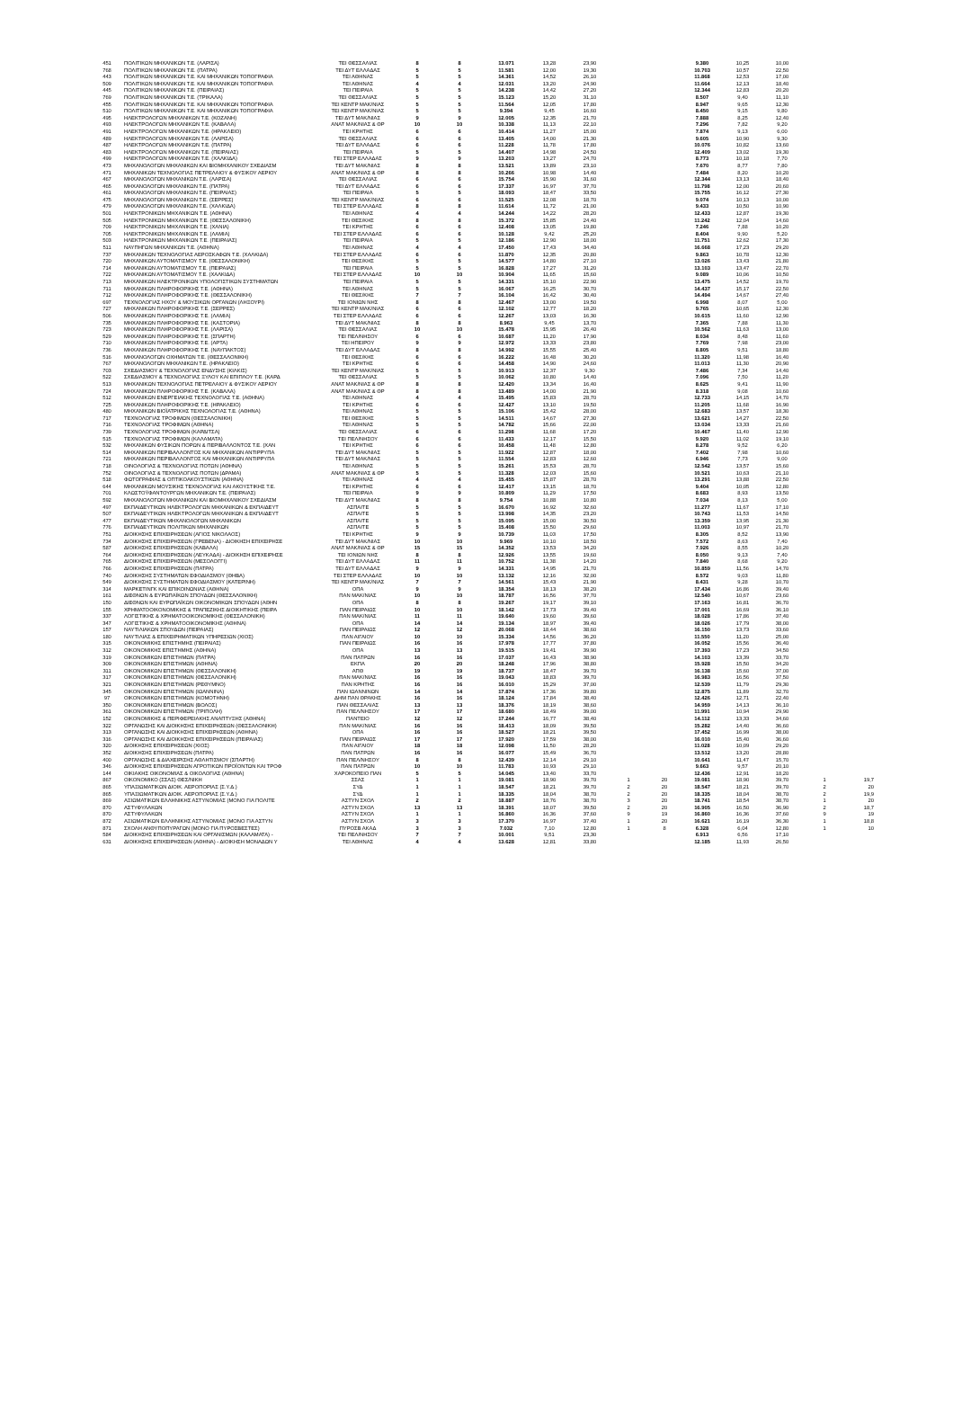| 451 | ΠΟΛΙΤΙΚΩΝ ΜΗΧΑΝΙΚΩΝ Τ.Ε. (ΛΑΡΙΣΑ) | ΤΕΙ ΘΕΣΣΑΛΙΑΣ | 8 | 8 | 13.071 | 13,28 | 23,90 | | | 9.380 | 10,25 | 10,00 | | |
| 768 | ΠΟΛΙΤΙΚΩΝ ΜΗΧΑΝΙΚΩΝ Τ.Ε. (ΠΑΤΡΑ) | ΤΕΙ ΔΥΤ ΕΛΛΑΔΑΣ | 5 | 5 | 11.581 | 12,00 | 19,30 | | | 10.703 | 10,57 | 22,50 | | |
| 443 | ΠΟΛΙΤΙΚΩΝ ΜΗΧΑΝΙΚΩΝ Τ.Ε. ΚΑΙ ΜΗΧΑΝΙΚΩΝ ΤΟΠΟΓΡΑΦΙΑ | ΤΕΙ ΑΘΗΝΑΣ | 5 | 5 | 14.361 | 14,52 | 26,10 | | | 11.868 | 12,53 | 17,00 | | |
| 509 | ΠΟΛΙΤΙΚΩΝ ΜΗΧΑΝΙΚΩΝ Τ.Ε. ΚΑΙ ΜΗΧΑΝΙΚΩΝ ΤΟΠΟΓΡΑΦΙΑ | ΤΕΙ ΑΘΗΝΑΣ | 4 | 4 | 12.031 | 13,20 | 24,90 | | | 11.664 | 12,13 | 18,40 | | |
| 445 | ΠΟΛΙΤΙΚΩΝ ΜΗΧΑΝΙΚΩΝ Τ.Ε. (ΠΕΙΡΑΙΑΣ) | ΤΕΙ ΠΕΙΡΑΙΑ | 5 | 5 | 14.238 | 14,42 | 27,20 | | | 12.344 | 12,83 | 20,20 | | |
| 769 | ΠΟΛΙΤΙΚΩΝ ΜΗΧΑΝΙΚΩΝ Τ.Ε. (ΤΡΙΚΑΛΑ) | ΤΕΙ ΘΕΣΣΑΛΙΑΣ | 5 | 5 | 15.123 | 15,20 | 31,10 | | | 8.507 | 9,40 | 11,10 | | |
| 455 | ΠΟΛΙΤΙΚΩΝ ΜΗΧΑΝΙΚΩΝ Τ.Ε. ΚΑΙ ΜΗΧΑΝΙΚΩΝ ΤΟΠΟΓΡΑΦΙΑ | ΤΕΙ ΚΕΝΤΡ ΜΑΚ/ΝΙΑΣ | 5 | 5 | 11.564 | 12,05 | 17,80 | | | 8.947 | 9,65 | 12,30 | | |
| 510 | ΠΟΛΙΤΙΚΩΝ ΜΗΧΑΝΙΚΩΝ Τ.Ε. ΚΑΙ ΜΗΧΑΝΙΚΩΝ ΤΟΠΟΓΡΑΦΙΑ | ΤΕΙ ΚΕΝΤΡ ΜΑΚ/ΝΙΑΣ | 5 | 5 | 9.394 | 9,45 | 16,60 | | | 8.450 | 9,15 | 9,80 | | |
| 495 | ΗΛΕΚΤΡΟΛΟΓΩΝ ΜΗΧΑΝΙΚΩΝ Τ.Ε. (ΚΟΖΑΝΗ) | ΤΕΙ ΔΥΤ ΜΑΚ/ΝΙΑΣ | 9 | 9 | 12.005 | 12,35 | 21,70 | | | 7.888 | 8,25 | 12,40 | | |
| 493 | ΗΛΕΚΤΡΟΛΟΓΩΝ ΜΗΧΑΝΙΚΩΝ Τ.Ε. (ΚΑΒΑΛΑ) | ΑΝΑΤ ΜΑΚ/ΝΙΑΣ & ΘΡ | 10 | 10 | 10.338 | 11,13 | 22,10 | | | 7.296 | 7,82 | 9,20 | | |
| 491 | ΗΛΕΚΤΡΟΛΟΓΩΝ ΜΗΧΑΝΙΚΩΝ Τ.Ε. (ΗΡΑΚΛΕΙΟ) | ΤΕΙ ΚΡΗΤΗΣ | 6 | 6 | 10.414 | 11,27 | 15,00 | | | 7.874 | 9,13 | 6,00 | | |
| 489 | ΗΛΕΚΤΡΟΛΟΓΩΝ ΜΗΧΑΝΙΚΩΝ Τ.Ε. (ΛΑΡΙΣΑ) | ΤΕΙ ΘΕΣΣΑΛΙΑΣ | 6 | 6 | 13.405 | 14,00 | 21,30 | | | 9.605 | 10,90 | 9,30 | | |
| 487 | ΗΛΕΚΤΡΟΛΟΓΩΝ ΜΗΧΑΝΙΚΩΝ Τ.Ε. (ΠΑΤΡΑ) | ΤΕΙ ΔΥΤ ΕΛΛΑΔΑΣ | 6 | 6 | 11.228 | 11,78 | 17,80 | | | 10.076 | 10,82 | 13,60 | | |
| 483 | ΗΛΕΚΤΡΟΛΟΓΩΝ ΜΗΧΑΝΙΚΩΝ Τ.Ε. (ΠΕΙΡΑΙΑΣ) | ΤΕΙ ΠΕΙΡΑΙΑ | 5 | 5 | 14.407 | 14,98 | 24,50 | | | 12.409 | 13,02 | 19,30 | | |
| 499 | ΗΛΕΚΤΡΟΛΟΓΩΝ ΜΗΧΑΝΙΚΩΝ Τ.Ε. (ΧΑΛΚΙΔΑ) | ΤΕΙ ΣΤΕΡ ΕΛΛΑΔΑΣ | 9 | 9 | 13.203 | 13,27 | 24,70 | | | 8.773 | 10,18 | 7,70 | | |
| 473 | ΜΗΧΑΝΟΛΟΓΩΝ ΜΗΧΑΝΙΚΩΝ ΚΑΙ ΒΙΟΜΗΧΑΝΙΚΟΥ ΣΧΕΔΙΑΣΜ | ΤΕΙ ΔΥΤ ΜΑΚ/ΝΙΑΣ | 8 | 8 | 13.521 | 13,89 | 23,10 | | | 7.670 | 8,77 | 7,80 | | |
| 471 | ΜΗΧΑΝΙΚΩΝ ΤΕΧΝΟΛΟΓΙΑΣ ΠΕΤΡΕΛΑΙΟΥ & ΦΥΣΙΚΟΥ ΑΕΡΙΟΥ | ΑΝΑΤ ΜΑΚ/ΝΙΑΣ & ΘΡ | 8 | 8 | 10.266 | 10,98 | 14,40 | | | 7.484 | 8,20 | 10,20 | | |
| 467 | ΜΗΧΑΝΟΛΟΓΩΝ ΜΗΧΑΝΙΚΩΝ Τ.Ε. (ΛΑΡΙΣΑ) | ΤΕΙ ΘΕΣΣΑΛΙΑΣ | 6 | 6 | 15.754 | 15,90 | 31,60 | | | 12.344 | 13,13 | 18,40 | | |
| 465 | ΜΗΧΑΝΟΛΟΓΩΝ ΜΗΧΑΝΙΚΩΝ Τ.Ε. (ΠΑΤΡΑ) | ΤΕΙ ΔΥΤ ΕΛΛΑΔΑΣ | 6 | 6 | 17.337 | 16,97 | 37,70 | | | 11.798 | 12,00 | 20,60 | | |
| 461 | ΜΗΧΑΝΟΛΟΓΩΝ ΜΗΧΑΝΙΚΩΝ Τ.Ε. (ΠΕΙΡΑΙΑΣ) | ΤΕΙ ΠΕΙΡΑΙΑ | 5 | 5 | 18.093 | 18,47 | 33,50 | | | 15.755 | 16,12 | 27,30 | | |
| 475 | ΜΗΧΑΝΟΛΟΓΩΝ ΜΗΧΑΝΙΚΩΝ Τ.Ε. (ΣΕΡΡΕΣ) | ΤΕΙ ΚΕΝΤΡ ΜΑΚ/ΝΙΑΣ | 6 | 6 | 11.525 | 12,08 | 18,70 | | | 9.074 | 10,13 | 10,00 | | |
| 479 | ΜΗΧΑΝΟΛΟΓΩΝ ΜΗΧΑΝΙΚΩΝ Τ.Ε. (ΧΑΛΚΙΔΑ) | ΤΕΙ ΣΤΕΡ ΕΛΛΑΔΑΣ | 8 | 8 | 11.614 | 11,72 | 21,00 | | | 9.433 | 10,50 | 10,90 | | |
| 501 | ΗΛΕΚΤΡΟΝΙΚΩΝ ΜΗΧΑΝΙΚΩΝ Τ.Ε. (ΑΘΗΝΑ) | ΤΕΙ ΑΘΗΝΑΣ | 4 | 4 | 14.244 | 14,22 | 28,20 | | | 12.433 | 12,87 | 19,30 | | |
| 505 | ΗΛΕΚΤΡΟΝΙΚΩΝ ΜΗΧΑΝΙΚΩΝ Τ.Ε. (ΘΕΣΣΑΛΟΝΙΚΗ) | ΤΕΙ ΘΕΣ/ΚΗΣ | 8 | 8 | 15.372 | 15,85 | 24,40 | | | 11.242 | 12,04 | 14,60 | | |
| 709 | ΗΛΕΚΤΡΟΝΙΚΩΝ ΜΗΧΑΝΙΚΩΝ Τ.Ε. (ΧΑΝΙΑ) | ΤΕΙ ΚΡΗΤΗΣ | 6 | 6 | 12.408 | 13,05 | 19,80 | | | 7.246 | 7,88 | 10,20 | | |
| 705 | ΗΛΕΚΤΡΟΝΙΚΩΝ ΜΗΧΑΝΙΚΩΝ Τ.Ε. (ΛΑΜΙΑ) | ΤΕΙ ΣΤΕΡ ΕΛΛΑΔΑΣ | 6 | 6 | 10.128 | 9,42 | 25,20 | | | 8.404 | 9,90 | 5,20 | | |
| 503 | ΗΛΕΚΤΡΟΝΙΚΩΝ ΜΗΧΑΝΙΚΩΝ Τ.Ε. (ΠΕΙΡΑΙΑΣ) | ΤΕΙ ΠΕΙΡΑΙΑ | 5 | 5 | 12.186 | 12,90 | 18,00 | | | 11.751 | 12,62 | 17,30 | | |
| 511 | ΝΑΥΠΗΓΩΝ ΜΗΧΑΝΙΚΩΝ Τ.Ε. (ΑΘΗΝΑ) | ΤΕΙ ΑΘΗΝΑΣ | 4 | 4 | 17.450 | 17,43 | 34,40 | | | 16.668 | 17,23 | 29,20 | | |
| 737 | ΜΗΧΑΝΙΚΩΝ ΤΕΧΝΟΛΟΓΙΑΣ ΑΕΡΟΣΚΑΦΩΝ Τ.Ε. (ΧΑΛΚΙΔΑ) | ΤΕΙ ΣΤΕΡ ΕΛΛΑΔΑΣ | 6 | 6 | 11.870 | 12,35 | 20,80 | | | 9.863 | 10,78 | 12,30 | | |
| 720 | ΜΗΧΑΝΙΚΩΝ ΑΥΤΟΜΑΤΙΣΜΟΥ Τ.Ε. (ΘΕΣΣΑΛΟΝΙΚΗ) | ΤΕΙ ΘΕΣ/ΚΗΣ | 5 | 5 | 14.577 | 14,80 | 27,10 | | | 13.026 | 13,43 | 21,80 | | |
| 714 | ΜΗΧΑΝΙΚΩΝ ΑΥΤΟΜΑΤΙΣΜΟΥ Τ.Ε. (ΠΕΙΡΑΙΑΣ) | ΤΕΙ ΠΕΙΡΑΙΑ | 5 | 5 | 16.828 | 17,27 | 31,20 | | | 13.103 | 13,47 | 22,70 | | |
| 722 | ΜΗΧΑΝΙΚΩΝ ΑΥΤΟΜΑΤΙΣΜΟΥ Τ.Ε. (ΧΑΛΚΙΔΑ) | ΤΕΙ ΣΤΕΡ ΕΛΛΑΔΑΣ | 10 | 10 | 10.904 | 11,65 | 15,60 | | | 9.089 | 10,06 | 10,50 | | |
| 713 | ΜΗΧΑΝΙΚΩΝ ΗΛΕΚΤΡΟΝΙΚΩΝ ΥΠΟΛΟΓΙΣΤΙΚΩΝ ΣΥΣΤΗΜΑΤΩΝ | ΤΕΙ ΠΕΙΡΑΙΑ | 5 | 5 | 14.331 | 15,10 | 22,90 | | | 13.475 | 14,52 | 19,70 | | |
| 711 | ΜΗΧΑΝΙΚΩΝ ΠΛΗΡΟΦΟΡΙΚΗΣ Τ.Ε. (ΑΘΗΝΑ) | ΤΕΙ ΑΘΗΝΑΣ | 5 | 5 | 16.067 | 16,25 | 30,70 | | | 14.437 | 15,17 | 22,50 | | |
| 712 | ΜΗΧΑΝΙΚΩΝ ΠΛΗΡΟΦΟΡΙΚΗΣ Τ.Ε. (ΘΕΣΣΑΛΟΝΙΚΗ) | ΤΕΙ ΘΕΣ/ΚΗΣ | 7 | 7 | 16.104 | 16,42 | 30,40 | | | 14.494 | 14,67 | 27,40 | | |
| 697 | ΤΕΧΝΟΛΟΓΙΑΣ ΗΧΟΥ & ΜΟΥΣΙΚΩΝ ΟΡΓΑΝΩΝ (ΛΗΞΟΥΡΙ) | ΤΕΙ ΙΟΝΙΩΝ ΝΗΣ | 8 | 8 | 12.467 | 13,00 | 19,50 | | | 6.998 | 8,07 | 5,00 | | |
| 727 | ΜΗΧΑΝΙΚΩΝ ΠΛΗΡΟΦΟΡΙΚΗΣ Τ.Ε. (ΣΕΡΡΕΣ) | ΤΕΙ ΚΕΝΤΡ ΜΑΚ/ΝΙΑΣ | 6 | 6 | 12.102 | 12,77 | 18,20 | | | 9.765 | 10,65 | 12,30 | | |
| 506 | ΜΗΧΑΝΙΚΩΝ ΠΛΗΡΟΦΟΡΙΚΗΣ Τ.Ε. (ΛΑΜΙΑ) | ΤΕΙ ΣΤΕΡ ΕΛΛΑΔΑΣ | 6 | 6 | 12.267 | 13,03 | 16,30 | | | 10.615 | 11,60 | 12,90 | | |
| 735 | ΜΗΧΑΝΙΚΩΝ ΠΛΗΡΟΦΟΡΙΚΗΣ Τ.Ε. (ΚΑΣΤΟΡΙΑ) | ΤΕΙ ΔΥΤ ΜΑΚ/ΝΙΑΣ | 8 | 8 | 8.963 | 9,45 | 13,70 | | | 7.365 | 7,88 | 11,30 | | |
| 723 | ΜΗΧΑΝΙΚΩΝ ΠΛΗΡΟΦΟΡΙΚΗΣ Τ.Ε. (ΛΑΡΙΣΑ) | ΤΕΙ ΘΕΣΣΑΛΙΑΣ | 10 | 10 | 15.478 | 15,95 | 26,40 | | | 10.562 | 11,63 | 13,00 | | |
| 529 | ΜΗΧΑΝΙΚΩΝ ΠΛΗΡΟΦΟΡΙΚΗΣ Τ.Ε. (ΣΠΑΡΤΗ) | ΤΕΙ ΠΕΛ/ΝΗΣΟΥ | 6 | 6 | 10.687 | 11,20 | 17,90 | | | 8.034 | 8,48 | 11,60 | | |
| 710 | ΜΗΧΑΝΙΚΩΝ ΠΛΗΡΟΦΟΡΙΚΗΣ Τ.Ε. (ΑΡΤΑ) | ΤΕΙ ΗΠΕΙΡΟΥ | 9 | 9 | 12.972 | 13,33 | 23,80 | | | 7.769 | 7,98 | 23,00 | | |
| 736 | ΜΗΧΑΝΙΚΩΝ ΠΛΗΡΟΦΟΡΙΚΗΣ Τ.Ε. (ΝΑΥΠΑΚΤΟΣ) | ΤΕΙ ΔΥΤ ΕΛΛΑΔΑΣ | 8 | 8 | 14.992 | 15,55 | 25,40 | | | 8.805 | 9,51 | 18,80 | | |
| 516 | ΜΗΧΑΝΟΛΟΓΩΝ ΟΧΗΜΑΤΩΝ Τ.Ε. (ΘΕΣΣΑΛΟΝΙΚΗ) | ΤΕΙ ΘΕΣ/ΚΗΣ | 6 | 6 | 16.222 | 16,48 | 30,20 | | | 11.320 | 11,98 | 16,40 | | |
| 767 | ΜΗΧΑΝΟΛΟΓΩΝ ΜΗΧΑΝΙΚΩΝ Τ.Ε. (ΗΡΑΚΛΕΙΟ) | ΤΕΙ ΚΡΗΤΗΣ | 6 | 6 | 14.458 | 14,90 | 24,60 | | | 11.013 | 11,30 | 20,90 | | |
| 703 | ΣΧΕΔΙΑΣΜΟΥ & ΤΕΧΝΟΛΟΓΙΑΣ ΕΝΔΥΣΗΣ (ΚΙΛΚΙΣ) | ΤΕΙ ΚΕΝΤΡ ΜΑΚ/ΝΙΑΣ | 5 | 5 | 10.913 | 12,37 | 9,30 | | | 7.486 | 7,34 | 14,40 | | |
| 522 | ΣΧΕΔΙΑΣΜΟΥ & ΤΕΧΝΟΛΟΓΙΑΣ ΞΥΛΟΥ ΚΑΙ ΕΠΙΠΛΟΥ Τ.Ε. (ΚΑΡΔ | ΤΕΙ ΘΕΣΣΑΛΙΑΣ | 5 | 5 | 10.062 | 10,80 | 14,40 | | | 7.096 | 7,50 | 11,20 | | |
| 513 | ΜΗΧΑΝΙΚΩΝ ΤΕΧΝΟΛΟΓΙΑΣ ΠΕΤΡΕΛΑΙΟΥ & ΦΥΣΙΚΟΥ ΑΕΡΙΟΥ | ΑΝΑΤ ΜΑΚ/ΝΙΑΣ & ΘΡ | 8 | 8 | 12.420 | 13,34 | 16,40 | | | 8.625 | 9,41 | 11,90 | | |
| 724 | ΜΗΧΑΝΙΚΩΝ ΠΛΗΡΟΦΟΡΙΚΗΣ Τ.Ε. (ΚΑΒΑΛΑ) | ΑΝΑΤ ΜΑΚ/ΝΙΑΣ & ΘΡ | 8 | 8 | 13.489 | 14,00 | 21,90 | | | 8.318 | 9,08 | 10,60 | | |
| 512 | ΜΗΧΑΝΙΚΩΝ ΕΝΕΡΓΕΙΑΚΗΣ ΤΕΧΝΟΛΟΓΙΑΣ Τ.Ε. (ΑΘΗΝΑ) | ΤΕΙ ΑΘΗΝΑΣ | 4 | 4 | 15.495 | 15,83 | 28,70 | | | 12.733 | 14,15 | 14,70 | | |
| 725 | ΜΗΧΑΝΙΚΩΝ ΠΛΗΡΟΦΟΡΙΚΗΣ Τ.Ε. (ΗΡΑΚΛΕΙΟ) | ΤΕΙ ΚΡΗΤΗΣ | 6 | 6 | 12.427 | 13,10 | 19,50 | | | 11.205 | 11,68 | 16,90 | | |
| 480 | ΜΗΧΑΝΙΚΩΝ ΒΙΟΪΑΤΡΙΚΗΣ ΤΕΧΝΟΛΟΓΙΑΣ Τ.Ε. (ΑΘΗΝΑ) | ΤΕΙ ΑΘΗΝΑΣ | 5 | 5 | 15.106 | 15,42 | 28,00 | | | 12.683 | 13,57 | 18,30 | | |
| 717 | ΤΕΧΝΟΛΟΓΙΑΣ ΤΡΟΦΙΜΩΝ (ΘΕΣΣΑΛΟΝΙΚΗ) | ΤΕΙ ΘΕΣ/ΚΗΣ | 5 | 5 | 14.511 | 14,67 | 27,30 | | | 13.621 | 14,27 | 22,50 | | |
| 716 | ΤΕΧΝΟΛΟΓΙΑΣ ΤΡΟΦΙΜΩΝ (ΑΘΗΝΑ) | ΤΕΙ ΑΘΗΝΑΣ | 5 | 5 | 14.782 | 15,66 | 22,00 | | | 13.034 | 13,33 | 21,60 | | |
| 739 | ΤΕΧΝΟΛΟΓΙΑΣ ΤΡΟΦΙΜΩΝ (ΚΑΡΔΙΤΣΑ) | ΤΕΙ ΘΕΣΣΑΛΙΑΣ | 6 | 6 | 11.298 | 11,68 | 17,20 | | | 10.467 | 11,40 | 12,90 | | |
| 515 | ΤΕΧΝΟΛΟΓΙΑΣ ΤΡΟΦΙΜΩΝ (ΚΑΛΑΜΑΤΑ) | ΤΕΙ ΠΕΛ/ΝΗΣΟΥ | 6 | 6 | 11.433 | 12,17 | 15,50 | | | 9.920 | 11,02 | 19,10 | | |
| 532 | ΜΗΧΑΝΙΚΩΝ ΦΥΣΙΚΩΝ ΠΟΡΩΝ & ΠΕΡΙΒΑΛΛΟΝΤΟΣ Τ.Ε. (ΧΑΝ | ΤΕΙ ΚΡΗΤΗΣ | 6 | 6 | 10.458 | 11,48 | 12,80 | | | 8.278 | 9,52 | 6,20 | | |
| 514 | ΜΗΧΑΝΙΚΩΝ ΠΕΡΙΒΑΛΛΟΝΤΟΣ ΚΑΙ ΜΗΧΑΝΙΚΩΝ ΑΝΤΙΡΡΥΠΑ | ΤΕΙ ΔΥΤ ΜΑΚ/ΝΙΑΣ | 5 | 5 | 11.922 | 12,87 | 18,00 | | | 7.402 | 7,98 | 10,60 | | |
| 721 | ΜΗΧΑΝΙΚΩΝ ΠΕΡΙΒΑΛΛΟΝΤΟΣ ΚΑΙ ΜΗΧΑΝΙΚΩΝ ΑΝΤΙΡΡΥΠΑ | ΤΕΙ ΔΥΤ ΜΑΚ/ΝΙΑΣ | 5 | 5 | 11.554 | 12,83 | 12,60 | | | 6.946 | 7,73 | 9,00 | | |
| 718 | ΟΙΝΟΛΟΓΙΑΣ & ΤΕΧΝΟΛΟΓΙΑΣ ΠΟΤΩΝ (ΑΘΗΝΑ) | ΤΕΙ ΑΘΗΝΑΣ | 5 | 5 | 15.261 | 15,53 | 28,70 | | | 12.542 | 13,57 | 15,60 | | |
| 752 | ΟΙΝΟΛΟΓΙΑΣ & ΤΕΧΝΟΛΟΓΙΑΣ ΠΟΤΩΝ (ΔΡΑΜΑ) | ΑΝΑΤ ΜΑΚ/ΝΙΑΣ & ΘΡ | 5 | 5 | 11.328 | 12,03 | 15,60 | | | 10.521 | 10,63 | 21,10 | | |
| 518 | ΦΩΤΟΓΡΑΦΙΑΣ & ΟΠΤΙΚΟΑΚΟΥΣΤΙΚΩΝ (ΑΘΗΝΑ) | ΤΕΙ ΑΘΗΝΑΣ | 4 | 4 | 15.455 | 15,87 | 28,70 | | | 13.291 | 13,88 | 22,50 | | |
| 644 | ΜΗΧΑΝΙΚΩΝ ΜΟΥΣΙΚΗΣ ΤΕΧΝΟΛΟΓΙΑΣ ΚΑΙ ΑΚΟΥΣΤΙΚΗΣ Τ.Ε. | ΤΕΙ ΚΡΗΤΗΣ | 6 | 6 | 12.417 | 13,15 | 18,70 | | | 9.404 | 10,05 | 12,80 | | |
| 701 | ΚΛΩΣΤΟΫΦΑΝΤΟΥΡΓΩΝ ΜΗΧΑΝΙΚΩΝ Τ.Ε. (ΠΕΙΡΑΙΑΣ) | ΤΕΙ ΠΕΙΡΑΙΑ | 9 | 9 | 10.809 | 11,29 | 17,50 | | | 8.683 | 8,93 | 13,50 | | |
| 592 | ΜΗΧΑΝΟΛΟΓΩΝ ΜΗΧΑΝΙΚΩΝ ΚΑΙ ΒΙΟΜΗΧΑΝΙΚΟΥ ΣΧΕΔΙΑΣΜ | ΤΕΙ ΔΥΤ ΜΑΚ/ΝΙΑΣ | 8 | 8 | 9.754 | 10,88 | 10,80 | | | 7.034 | 8,13 | 5,00 | | |
| 497 | ΕΚΠΑΙΔΕΥΤΙΚΩΝ ΗΛΕΚΤΡΟΛΟΓΩΝ ΜΗΧΑΝΙΚΩΝ & ΕΚΠΑΙΔΕΥΤ | ΑΣΠΑΙΤΕ | 5 | 5 | 16.670 | 16,92 | 32,60 | | | 11.277 | 11,67 | 17,10 | | |
| 507 | ΕΚΠΑΙΔΕΥΤΙΚΩΝ ΗΛΕΚΤΡΟΛΟΓΩΝ ΜΗΧΑΝΙΚΩΝ & ΕΚΠΑΙΔΕΥΤ | ΑΣΠΑΙΤΕ | 5 | 5 | 13.998 | 14,35 | 23,20 | | | 10.743 | 11,53 | 14,50 | | |
| 477 | ΕΚΠΑΙΔΕΥΤΙΚΩΝ ΜΗΧΑΝΟΛΟΓΩΝ ΜΗΧΑΝΙΚΩΝ | ΑΣΠΑΙΤΕ | 5 | 5 | 15.095 | 15,00 | 30,50 | | | 13.359 | 13,95 | 21,30 | | |
| 776 | ΕΚΠΑΙΔΕΥΤΙΚΩΝ ΠΟΛΙΤΙΚΩΝ ΜΗΧΑΝΙΚΩΝ | ΑΣΠΑΙΤΕ | 5 | 5 | 15.408 | 15,50 | 29,60 | | | 11.003 | 10,97 | 21,70 | | |
| 751 | ΔΙΟΙΚΗΣΗΣ ΕΠΙΧΕΙΡΗΣΕΩΝ (ΑΓΙΟΣ ΝΙΚΟΛΑΟΣ) | ΤΕΙ ΚΡΗΤΗΣ | 9 | 9 | 10.739 | 11,03 | 17,50 | | | 8.305 | 8,52 | 13,90 | | |
| 734 | ΔΙΟΙΚΗΣΗΣ ΕΠΙΧΕΙΡΗΣΕΩΝ (ΓΡΕΒΕΝΑ) - ΔΙΟΙΚΗΣΗ ΕΠΙΧΕΙΡΗΣΕ | ΤΕΙ ΔΥΤ ΜΑΚ/ΝΙΑΣ | 10 | 10 | 9.969 | 10,10 | 18,50 | | | 7.572 | 8,63 | 7,40 | | |
| 587 | ΔΙΟΙΚΗΣΗΣ ΕΠΙΧΕΙΡΗΣΕΩΝ (ΚΑΒΑΛΑ) | ΑΝΑΤ ΜΑΚ/ΝΙΑΣ & ΘΡ | 15 | 15 | 14.352 | 13,53 | 34,20 | | | 7.926 | 8,55 | 10,20 | | |
| 764 | ΔΙΟΙΚΗΣΗΣ ΕΠΙΧΕΙΡΗΣΕΩΝ (ΛΕΥΚΑΔΑ) - ΔΙΟΙΚΗΣΗ ΕΠΙΧΕΙΡΗΣΕ | ΤΕΙ ΙΟΝΙΩΝ ΝΗΣ | 8 | 8 | 12.926 | 13,55 | 19,60 | | | 8.050 | 9,13 | 7,40 | | |
| 765 | ΔΙΟΙΚΗΣΗΣ ΕΠΙΧΕΙΡΗΣΕΩΝ (ΜΕΣΟΛΟΓΓΙ) | ΤΕΙ ΔΥΤ ΕΛΛΑΔΑΣ | 11 | 11 | 10.752 | 11,38 | 14,20 | | | 7.840 | 8,68 | 9,20 | | |
| 766 | ΔΙΟΙΚΗΣΗΣ ΕΠΙΧΕΙΡΗΣΕΩΝ (ΠΑΤΡΑ) | ΤΕΙ ΔΥΤ ΕΛΛΑΔΑΣ | 9 | 9 | 14.331 | 14,95 | 21,70 | | | 10.859 | 11,56 | 14,70 | | |
| 740 | ΔΙΟΙΚΗΣΗΣ ΣΥΣΤΗΜΑΤΩΝ ΕΦΟΔΙΑΣΜΟΥ (ΘΗΒΑ) | ΤΕΙ ΣΤΕΡ ΕΛΛΑΔΑΣ | 10 | 10 | 13.132 | 12,16 | 32,00 | | | 8.572 | 9,03 | 11,80 | | |
| 549 | ΔΙΟΙΚΗΣΗΣ ΣΥΣΤΗΜΑΤΩΝ ΕΦΟΔΙΑΣΜΟΥ (ΚΑΤΕΡΙΝΗ) | ΤΕΙ ΚΕΝΤΡ ΜΑΚ/ΝΙΑΣ | 7 | 7 | 14.561 | 15,43 | 21,90 | | | 8.431 | 9,28 | 10,70 | | |
| 314 | ΜΑΡΚΕΤΙΝΓΚ ΚΑΙ ΕΠΙΚΟΙΝΩΝΙΑΣ (ΑΘΗΝΑ) | ΟΠΑ | 9 | 9 | 18.354 | 18,13 | 38,20 | | | 17.434 | 16,86 | 39,40 | | |
| 161 | ΔΙΕΘΝΩΝ & ΕΥΡΩΠΑΪΚΩΝ ΣΠΟΥΔΩΝ (ΘΕΣΣΑΛΟΝΙΚΗ) | ΠΑΝ ΜΑΚ/ΝΙΑΣ | 10 | 10 | 18.787 | 16,56 | 37,70 | | | 12.540 | 10,67 | 23,60 | | |
| 150 | ΔΙΕΘΝΩΝ ΚΑΙ ΕΥΡΩΠΑΪΚΩΝ ΟΙΚΟΝΟΜΙΚΩΝ ΣΠΟΥΔΩΝ (ΑΘΗΝ | ΟΠΑ | 8 | 8 | 19.267 | 19,17 | 39,10 | | | 17.163 | 16,81 | 36,70 | | |
| 155 | ΧΡΗΜΑΤΟΟΙΚΟΝΟΜΙΚΗΣ & ΤΡΑΠΕΖΙΚΗΣ ΔΙΟΙΚΗΤΙΚΗΣ (ΠΕΙΡΑ | ΠΑΝ ΠΕΙΡΑΙΩΣ | 10 | 10 | 18.142 | 17,73 | 39,40 | | | 17.001 | 16,69 | 36,10 | | |
| 337 | ΛΟΓΙΣΤΙΚΗΣ & ΧΡΗΜΑΤΟΟΙΚΟΝΟΜΙΚΗΣ (ΘΕΣΣΑΛΟΝΙΚΗ) | ΠΑΝ ΜΑΚ/ΝΙΑΣ | 11 | 11 | 19.640 | 19,60 | 39,60 | | | 18.028 | 17,86 | 37,40 | | |
| 347 | ΛΟΓΙΣΤΙΚΗΣ & ΧΡΗΜΑΤΟΟΙΚΟΝΟΜΙΚΗΣ (ΑΘΗΝΑ) | ΟΠΑ | 14 | 14 | 19.134 | 18,97 | 39,40 | | | 18.026 | 17,79 | 38,00 | | |
| 157 | ΝΑΥΤΙΛΙΑΚΩΝ ΣΠΟΥΔΩΝ (ΠΕΙΡΑΙΑΣ) | ΠΑΝ ΠΕΙΡΑΙΩΣ | 12 | 12 | 20.068 | 18,44 | 38,60 | | | 16.150 | 13,73 | 33,60 | | |
| 180 | ΝΑΥΤΙΛΙΑΣ & ΕΠΙΧΕΙΡΗΜΑΤΙΚΩΝ ΥΠΗΡΕΣΙΩΝ (ΧΙΟΣ) | ΠΑΝ ΑΙΓΑΙΟΥ | 10 | 10 | 15.334 | 14,56 | 36,20 | | | 11.550 | 11,20 | 25,00 | | |
| 315 | ΟΙΚΟΝΟΜΙΚΗΣ ΕΠΙΣΤΗΜΗΣ (ΠΕΙΡΑΙΑΣ) | ΠΑΝ ΠΕΙΡΑΙΩΣ | 16 | 16 | 17.978 | 17,77 | 37,80 | | | 16.052 | 15,56 | 36,40 | | |
| 312 | ΟΙΚΟΝΟΜΙΚΗΣ ΕΠΙΣΤΗΜΗΣ (ΑΘΗΝΑ) | ΟΠΑ | 13 | 13 | 19.515 | 19,41 | 39,90 | | | 17.393 | 17,23 | 34,50 | | |
| 319 | ΟΙΚΟΝΟΜΙΚΩΝ ΕΠΙΣΤΗΜΩΝ (ΠΑΤΡΑ) | ΠΑΝ ΠΑΤΡΩΝ | 16 | 16 | 17.037 | 16,43 | 38,90 | | | 14.103 | 13,39 | 33,70 | | |
| 309 | ΟΙΚΟΝΟΜΙΚΩΝ ΕΠΙΣΤΗΜΩΝ (ΑΘΗΝΑ) | ΕΚΠΑ | 20 | 20 | 18.248 | 17,96 | 38,80 | | | 15.928 | 15,50 | 34,20 | | |
| 311 | ΟΙΚΟΝΟΜΙΚΩΝ ΕΠΙΣΤΗΜΩΝ (ΘΕΣΣΑΛΟΝΙΚΗ) | ΑΠΘ | 19 | 19 | 18.737 | 18,47 | 39,70 | | | 16.138 | 15,60 | 37,00 | | |
| 317 | ΟΙΚΟΝΟΜΙΚΩΝ ΕΠΙΣΤΗΜΩΝ (ΘΕΣΣΑΛΟΝΙΚΗ) | ΠΑΝ ΜΑΚ/ΝΙΑΣ | 16 | 16 | 19.043 | 18,83 | 39,70 | | | 16.983 | 16,56 | 37,50 | | |
| 321 | ΟΙΚΟΝΟΜΙΚΩΝ ΕΠΙΣΤΗΜΩΝ (ΡΕΘΥΜΝΟ) | ΠΑΝ ΚΡΗΤΗΣ | 16 | 16 | 16.010 | 15,29 | 37,00 | | | 12.539 | 11,79 | 29,30 | | |
| 345 | ΟΙΚΟΝΟΜΙΚΩΝ ΕΠΙΣΤΗΜΩΝ (ΙΩΑΝΝΙΝΑ) | ΠΑΝ ΙΩΑΝΝΙΝΩΝ | 14 | 14 | 17.874 | 17,36 | 39,80 | | | 12.875 | 11,89 | 32,70 | | |
| 97 | ΟΙΚΟΝΟΜΙΚΩΝ ΕΠΙΣΤΗΜΩΝ (ΚΟΜΟΤΗΝΗ) | ΔΗΜ ΠΑΝ ΘΡΑΚΗΣ | 16 | 16 | 18.124 | 17,84 | 38,40 | | | 12.426 | 12,71 | 22,40 | | |
| 350 | ΟΙΚΟΝΟΜΙΚΩΝ ΕΠΙΣΤΗΜΩΝ (ΒΟΛΟΣ) | ΠΑΝ ΘΕΣΣΑΛΙΑΣ | 13 | 13 | 18.376 | 18,19 | 38,60 | | | 14.959 | 14,13 | 36,10 | | |
| 361 | ΟΙΚΟΝΟΜΙΚΩΝ ΕΠΙΣΤΗΜΩΝ (ΤΡΙΠΟΛΗ) | ΠΑΝ ΠΕΛ/ΝΗΣΟΥ | 17 | 17 | 18.680 | 18,49 | 39,00 | | | 11.991 | 10,94 | 29,90 | | |
| 152 | ΟΙΚΟΝΟΜΙΚΗΣ & ΠΕΡΙΦΕΡΕΙΑΚΗΣ ΑΝΑΠΤΥΞΗΣ (ΑΘΗΝΑ) | ΠΑΝΤΕΙΟ | 12 | 12 | 17.244 | 16,77 | 38,40 | | | 14.112 | 13,33 | 34,60 | | |
| 322 | ΟΡΓΑΝΩΣΗΣ ΚΑΙ ΔΙΟΙΚΗΣΗΣ ΕΠΙΧΕΙΡΗΣΕΩΝ (ΘΕΣΣΑΛΟΝΙΚΗ) | ΠΑΝ ΜΑΚ/ΝΙΑΣ | 16 | 16 | 18.413 | 18,09 | 39,50 | | | 15.282 | 14,40 | 36,60 | | |
| 313 | ΟΡΓΑΝΩΣΗΣ ΚΑΙ ΔΙΟΙΚΗΣΗΣ ΕΠΙΧΕΙΡΗΣΕΩΝ (ΑΘΗΝΑ) | ΟΠΑ | 16 | 16 | 18.527 | 18,21 | 39,50 | | | 17.452 | 16,99 | 38,00 | | |
| 316 | ΟΡΓΑΝΩΣΗΣ ΚΑΙ ΔΙΟΙΚΗΣΗΣ ΕΠΙΧΕΙΡΗΣΕΩΝ (ΠΕΙΡΑΙΑΣ) | ΠΑΝ ΠΕΙΡΑΙΩΣ | 17 | 17 | 17.920 | 17,59 | 38,00 | | | 16.010 | 15,40 | 36,60 | | |
| 320 | ΔΙΟΙΚΗΣΗΣ ΕΠΙΧΕΙΡΗΣΕΩΝ (ΧΙΟΣ) | ΠΑΝ ΑΙΓΑΙΟΥ | 18 | 18 | 12.098 | 11,50 | 28,20 | | | 11.028 | 10,09 | 29,20 | | |
| 352 | ΔΙΟΙΚΗΣΗΣ ΕΠΙΧΕΙΡΗΣΕΩΝ (ΠΑΤΡΑ) | ΠΑΝ ΠΑΤΡΩΝ | 16 | 16 | 16.077 | 15,49 | 36,70 | | | 13.512 | 13,20 | 28,80 | | |
| 400 | ΟΡΓΑΝΩΣΗΣ & ΔΙΑΧΕΙΡΙΣΗΣ ΑΘΛΗΤΙΣΜΟΥ (ΣΠΑΡΤΗ) | ΠΑΝ ΠΕΛ/ΝΗΣΟΥ | 8 | 8 | 12.439 | 12,14 | 29,10 | | | 10.641 | 11,47 | 15,70 | | |
| 346 | ΔΙΟΙΚΗΣΗΣ ΕΠΙΧΕΙΡΗΣΕΩΝ ΑΓΡΟΤΙΚΩΝ ΠΡΟΪΟΝΤΩΝ ΚΑΙ ΤΡΟΦ | ΠΑΝ ΠΑΤΡΩΝ | 10 | 10 | 11.783 | 10,93 | 29,10 | | | 9.663 | 9,57 | 20,10 | | |
| 144 | ΟΙΚΙΑΚΗΣ ΟΙΚΟΝΟΜΙΑΣ & ΟΙΚΟΛΟΓΙΑΣ (ΑΘΗΝΑ) | ΧΑΡΟΚΟΠΕΙΟ ΠΑΝ | 5 | 5 | 14.045 | 13,40 | 33,70 | | | 12.436 | 12,91 | 18,20 | | |
| 867 | ΟΙΚΟΝΟΜΙΚΟ (ΣΣΑΣ) ΘΕΣ/ΝΙΚΗ | ΣΣΑΣ | 1 | 1 | 19.081 | 18,90 | 39,70 | 1 | 20 | 19.081 | 18,90 | 39,70 | 1 | 19,7 |
| 865 | ΥΠΑΞΙΩΜΑΤΙΚΩΝ ΔΙΟΙΚ. ΑΕΡΟΠΟΡΙΑΣ (Σ.Υ.Δ.) | ΣΥΔ | 1 | 1 | 18.547 | 18,21 | 39,70 | 2 | 20 | 18.547 | 18,21 | 39,70 | 2 | 20 |
| 865 | ΥΠΑΞΙΩΜΑΤΙΚΩΝ ΔΙΟΙΚ. ΑΕΡΟΠΟΡΙΑΣ (Σ.Υ.Δ.) | ΣΥΔ | 1 | 1 | 18.335 | 18,04 | 38,70 | 2 | 20 | 18.335 | 18,04 | 38,70 | 2 | 19,9 |
| 869 | ΑΞΙΩΜΑΤΙΚΩΝ ΕΛΛΗΝΙΚΗΣ ΑΣΤΥΝΟΜΙΑΣ (ΜΟΝΟ ΓΙΑ ΠΟΛΙΤΕ | ΑΣΤΥΝ ΣΧΟΛ | 2 | 2 | 18.887 | 18,76 | 38,70 | 3 | 20 | 18.741 | 18,54 | 38,70 | 1 | 20 |
| 870 | ΑΣΤΥΦΥΛΑΚΩΝ | ΑΣΤΥΝ ΣΧΟΛ | 13 | 13 | 18.391 | 18,07 | 39,50 | 2 | 20 | 16.905 | 16,50 | 36,90 | 2 | 18,7 |
| 870 | ΑΣΤΥΦΥΛΑΚΩΝ | ΑΣΤΥΝ ΣΧΟΛ | 1 | 1 | 16.860 | 16,36 | 37,60 | 9 | 19 | 16.860 | 16,36 | 37,60 | 9 | 19 |
| 872 | ΑΞΙΩΜΑΤΙΚΩΝ ΕΛΛΗΝΙΚΗΣ ΑΣΤΥΝΟΜΙΑΣ (ΜΟΝΟ ΓΙΑ ΑΣΤΥΝ | ΑΣΤΥΝ ΣΧΟΛ | 3 | 3 | 17.370 | 16,97 | 37,40 | 1 | 20 | 16.621 | 16,19 | 36,30 | 1 | 18,8 |
| 871 | ΣΧΟΛΗ ΑΝΘΥΠΟΠΥΡΑΓΩΝ (ΜΟΝΟ ΓΙΑ ΠΥΡΟΣΒΕΣΤΕΣ) | ΠΥΡΟΣΒ ΑΚΑΔ | 3 | 3 | 7.032 | 7,10 | 12,80 | 1 | 8 | 6.328 | 6,04 | 12,80 | 1 | 10 |
| 584 | ΔΙΟΙΚΗΣΗΣ ΕΠΙΧΕΙΡΗΣΕΩΝ ΚΑΙ ΟΡΓΑΝΙΣΜΩΝ (ΚΑΛΑΜΑΤΑ) - | ΤΕΙ ΠΕΛ/ΝΗΣΟΥ | 7 | 7 | 10.001 | 9,51 | 23,30 | | | 6.913 | 6,56 | 17,10 | | |
| 631 | ΔΙΟΙΚΗΣΗΣ ΕΠΙΧΕΙΡΗΣΕΩΝ (ΑΘΗΝΑ) - ΔΙΟΙΚΗΣΗ ΜΟΝΑΔΩΝ Υ | ΤΕΙ ΑΘΗΝΑΣ | 4 | 4 | 13.628 | 12,81 | 33,80 | | | 12.185 | 11,93 | 26,50 | | |